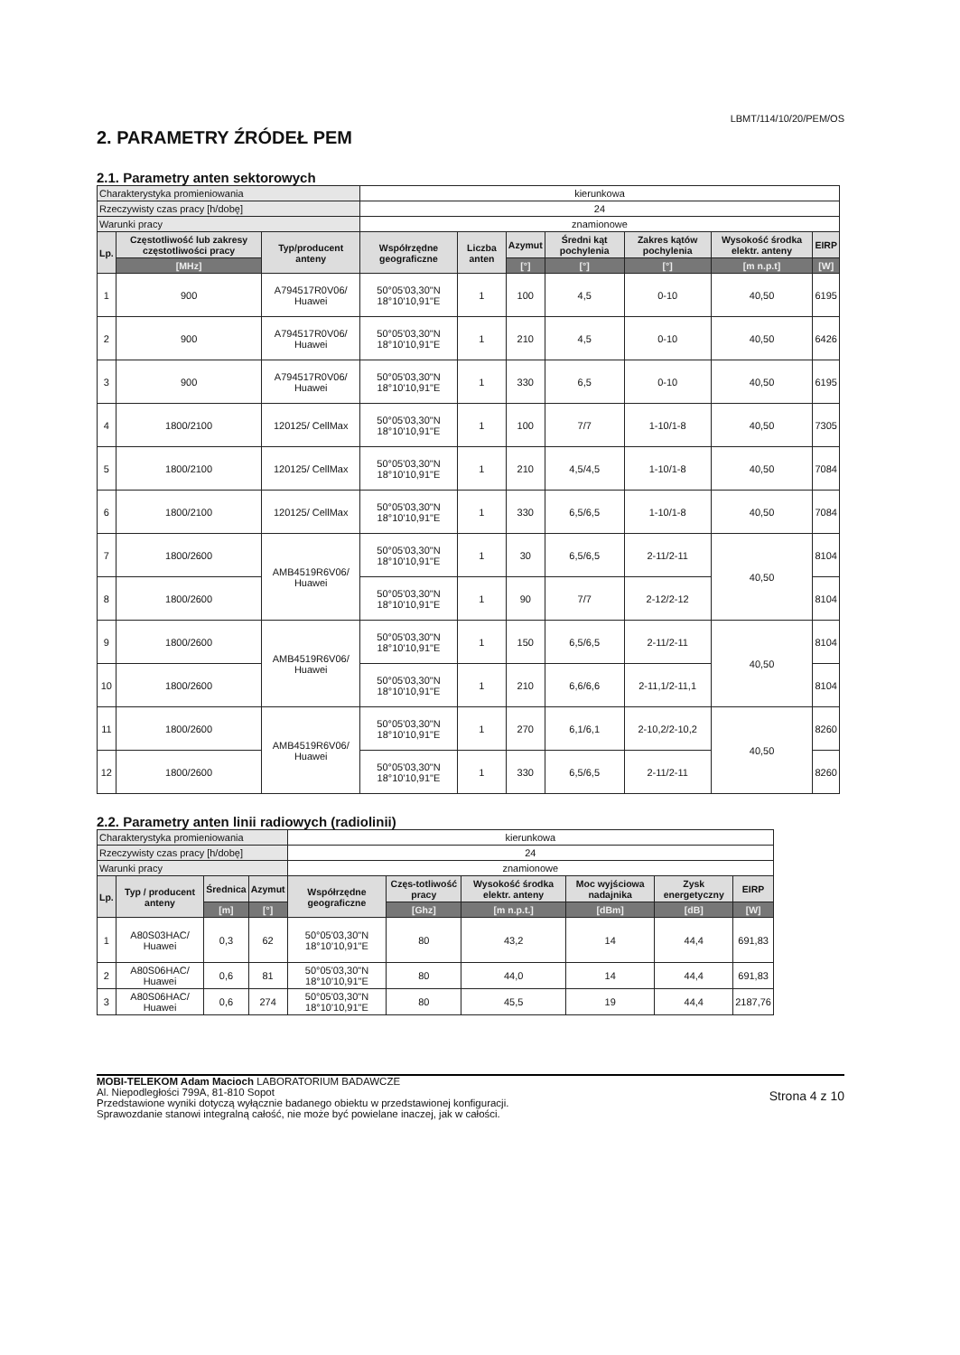LBMT/114/10/20/PEM/OS
2. PARAMETRY ŹRÓDEŁ PEM
2.1. Parametry anten sektorowych
| Charakterystyka promieniowania | | | kierunkowa | | | | | | |
| Rzeczywisty czas pracy [h/dobę] | | | 24 | | | | | | |
| Warunki pracy | | | znamionowe | | | | | | |
| Lp. | Częstotliwość lub zakresy częstotliwości pracy | Typ/producent anteny | Współrzędne geograficzne | Liczba anten | Azymut | Średni kąt pochylenia | Zakres kątów pochylenia | Wysokość środka elektr. anteny | EIRP |
| | [MHz] | | | | [°] | [°] | [°] | [m n.p.t] | [W] |
| 1 | 900 | A794517R0V06/ Huawei | 50°05'03,30"N 18°10'10,91"E | 1 | 100 | 4,5 | 0-10 | 40,50 | 6195 |
| 2 | 900 | A794517R0V06/ Huawei | 50°05'03,30"N 18°10'10,91"E | 1 | 210 | 4,5 | 0-10 | 40,50 | 6426 |
| 3 | 900 | A794517R0V06/ Huawei | 50°05'03,30"N 18°10'10,91"E | 1 | 330 | 6,5 | 0-10 | 40,50 | 6195 |
| 4 | 1800/2100 | 120125/ CellMax | 50°05'03,30"N 18°10'10,91"E | 1 | 100 | 7/7 | 1-10/1-8 | 40,50 | 7305 |
| 5 | 1800/2100 | 120125/ CellMax | 50°05'03,30"N 18°10'10,91"E | 1 | 210 | 4,5/4,5 | 1-10/1-8 | 40,50 | 7084 |
| 6 | 1800/2100 | 120125/ CellMax | 50°05'03,30"N 18°10'10,91"E | 1 | 330 | 6,5/6,5 | 1-10/1-8 | 40,50 | 7084 |
| 7 | 1800/2600 | AMB4519R6V06/ Huawei | 50°05'03,30"N 18°10'10,91"E | 1 | 30 | 6,5/6,5 | 2-11/2-11 | 40,50 | 8104 |
| 8 | 1800/2600 | | 50°05'03,30"N 18°10'10,91"E | 1 | 90 | 7/7 | 2-12/2-12 | | 8104 |
| 9 | 1800/2600 | AMB4519R6V06/ Huawei | 50°05'03,30"N 18°10'10,91"E | 1 | 150 | 6,5/6,5 | 2-11/2-11 | 40,50 | 8104 |
| 10 | 1800/2600 | | 50°05'03,30"N 18°10'10,91"E | 1 | 210 | 6,6/6,6 | 2-11,1/2-11,1 | | 8104 |
| 11 | 1800/2600 | AMB4519R6V06/ Huawei | 50°05'03,30"N 18°10'10,91"E | 1 | 270 | 6,1/6,1 | 2-10,2/2-10,2 | 40,50 | 8260 |
| 12 | 1800/2600 | | 50°05'03,30"N 18°10'10,91"E | 1 | 330 | 6,5/6,5 | 2-11/2-11 | | 8260 |
2.2. Parametry anten linii radiowych (radiolinii)
| Charakterystyka promieniowania | | | | kierunkowa | | | | | |
| Rzeczywisty czas pracy [h/dobę] | | | | 24 | | | | | |
| Warunki pracy | | | | znamionowe | | | | | |
| Lp. | Typ / producent anteny | Średnica | Azymut | Współrzędne geograficzne | Częs-totliwość pracy | Wysokość środka elektr. anteny | Moc wyjściowa nadajnika | Zysk energetyczny | EIRP |
| | | [m] | [°] | | [Ghz] | [m n.p.t.] | [dBm] | [dB] | [W] |
| 1 | A80S03HAC/ Huawei | 0,3 | 62 | 50°05'03,30"N 18°10'10,91"E | 80 | 43,2 | 14 | 44,4 | 691,83 |
| 2 | A80S06HAC/ Huawei | 0,6 | 81 | 50°05'03,30"N 18°10'10,91"E | 80 | 44,0 | 14 | 44,4 | 691,83 |
| 3 | A80S06HAC/ Huawei | 0,6 | 274 | 50°05'03,30"N 18°10'10,91"E | 80 | 45,5 | 19 | 44,4 | 2187,76 |
MOBI-TELEKOM Adam Macioch LABORATORIUM BADAWCZE
Al. Niepodległości 799A, 81-810 Sopot
Przedstawione wyniki dotyczą wyłącznie badanego obiektu w przedstawionej konfiguracji.
Sprawozdanie stanowi integralną całość, nie może być powielane inaczej, jak w całości.
Strona 4 z 10